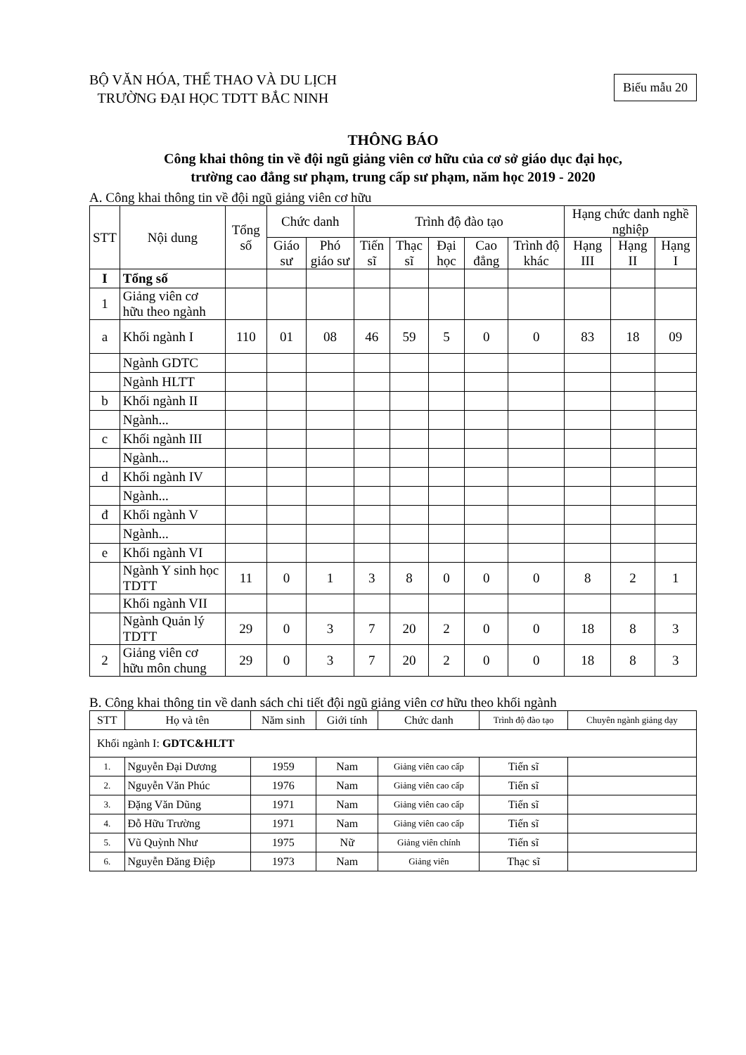BỘ VĂN HÓA, THỂ THAO VÀ DU LỊCH
TRƯỜNG ĐẠI HỌC TDTT BẮC NINH
Biểu mẫu 20
THÔNG BÁO
Công khai thông tin về đội ngũ giảng viên cơ hữu của cơ sở giáo dục đại học,
trường cao đẳng sư phạm, trung cấp sư phạm, năm học 2019 - 2020
A. Công khai thông tin về đội ngũ giảng viên cơ hữu
| STT | Nội dung | Tổng số | Chức danh | | Trình độ đào tạo | | | | | Hạng chức danh nghề nghiệp | | |
| --- | --- | --- | --- | --- | --- | --- | --- | --- | --- | --- | --- | --- |
| | | | Giáo sư | Phó giáo sư | Tiến sĩ | Thạc sĩ | Đại học | Cao đẳng | Trình độ khác | Hạng III | Hạng II | Hạng I |
| I | Tổng số | | | | | | | | | | | |
| 1 | Giảng viên cơ hữu theo ngành | | | | | | | | | | | |
| a | Khối ngành I | 110 | 01 | 08 | 46 | 59 | 5 | 0 | 0 | 83 | 18 | 09 |
| | Ngành GDTC | | | | | | | | | | | |
| | Ngành HLTT | | | | | | | | | | | |
| b | Khối ngành II | | | | | | | | | | | |
| | Ngành... | | | | | | | | | | | |
| c | Khối ngành III | | | | | | | | | | | |
| | Ngành... | | | | | | | | | | | |
| d | Khối ngành IV | | | | | | | | | | | |
| | Ngành... | | | | | | | | | | | |
| đ | Khối ngành V | | | | | | | | | | | |
| | Ngành... | | | | | | | | | | | |
| e | Khối ngành VI | | | | | | | | | | | |
| | Ngành Y sinh học TDTT | 11 | 0 | 1 | 3 | 8 | 0 | 0 | 0 | 8 | 2 | 1 |
| | Khối ngành VII | | | | | | | | | | | |
| | Ngành Quản lý TDTT | 29 | 0 | 3 | 7 | 20 | 2 | 0 | 0 | 18 | 8 | 3 |
| 2 | Giảng viên cơ hữu môn chung | 29 | 0 | 3 | 7 | 20 | 2 | 0 | 0 | 18 | 8 | 3 |
B. Công khai thông tin về danh sách chi tiết đội ngũ giảng viên cơ hữu theo khối ngành
| STT | Họ và tên | Năm sinh | Giới tính | Chức danh | Trình độ đào tạo | Chuyên ngành giảng dạy |
| --- | --- | --- | --- | --- | --- | --- |
| Khối ngành I: GDTC&HLTT | | | | | | |
| 1. | Nguyễn Đại Dương | 1959 | Nam | Giảng viên cao cấp | Tiến sĩ | |
| 2. | Nguyễn Văn Phúc | 1976 | Nam | Giảng viên cao cấp | Tiến sĩ | |
| 3. | Đặng Văn Dũng | 1971 | Nam | Giảng viên cao cấp | Tiến sĩ | |
| 4. | Đỗ Hữu Trường | 1971 | Nam | Giảng viên cao cấp | Tiến sĩ | |
| 5. | Vũ Quỳnh Như | 1975 | Nữ | Giảng viên chính | Tiến sĩ | |
| 6. | Nguyễn Đăng Điệp | 1973 | Nam | Giảng viên | Thạc sĩ | |